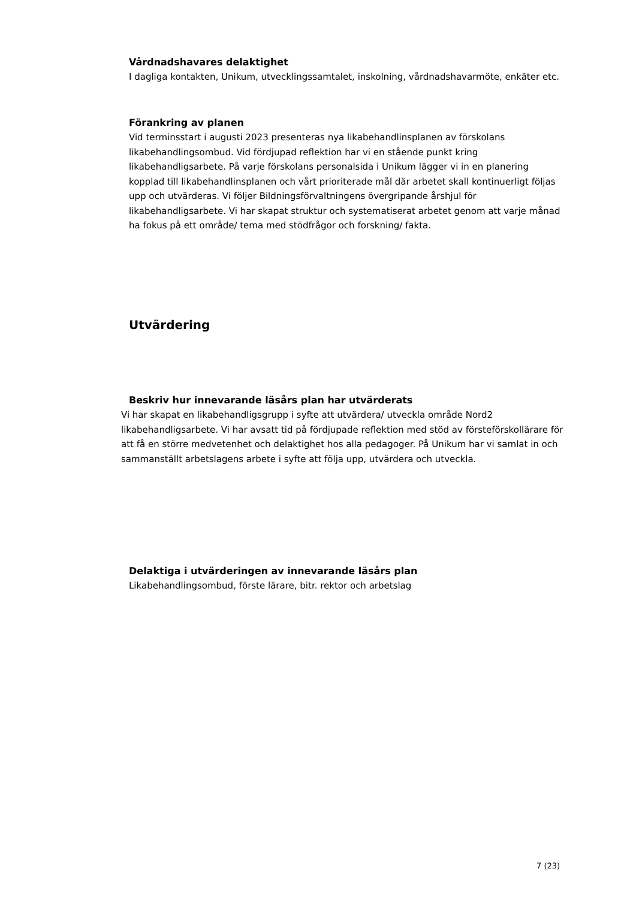Vårdnadshavares delaktighet
I dagliga kontakten, Unikum, utvecklingssamtalet, inskolning, vårdnadshavarmöte, enkäter etc.
Förankring av planen
Vid terminsstart i augusti 2023 presenteras nya likabehandlinsplanen av förskolans likabehandlingsombud. Vid fördjupad reflektion har vi en stående punkt kring likabehandligsarbete. På varje förskolans personalsida i Unikum lägger vi in en planering kopplad till likabehandlinsplanen och vårt prioriterade mål där arbetet skall kontinuerligt följas upp och utvärderas. Vi följer Bildningsförvaltningens övergripande årshjul för likabehandligsarbete. Vi har skapat struktur och systematiserat arbetet genom att varje månad ha fokus på ett område/ tema med stödfrågor och forskning/ fakta.
Utvärdering
Beskriv hur innevarande läsårs plan har utvärderats
Vi har skapat en likabehandligsgrupp i syfte att utvärdera/ utveckla område Nord2 likabehandligsarbete. Vi har avsatt tid på fördjupade reflektion med stöd av försteförskollärare för att få en större medvetenhet och delaktighet hos alla pedagoger. På Unikum har vi samlat in och sammanställt arbetslagens arbete i syfte att följa upp, utvärdera och utveckla.
Delaktiga i utvärderingen av innevarande läsårs plan
Likabehandlingsombud, förste lärare, bitr. rektor och arbetslag
7 (23)